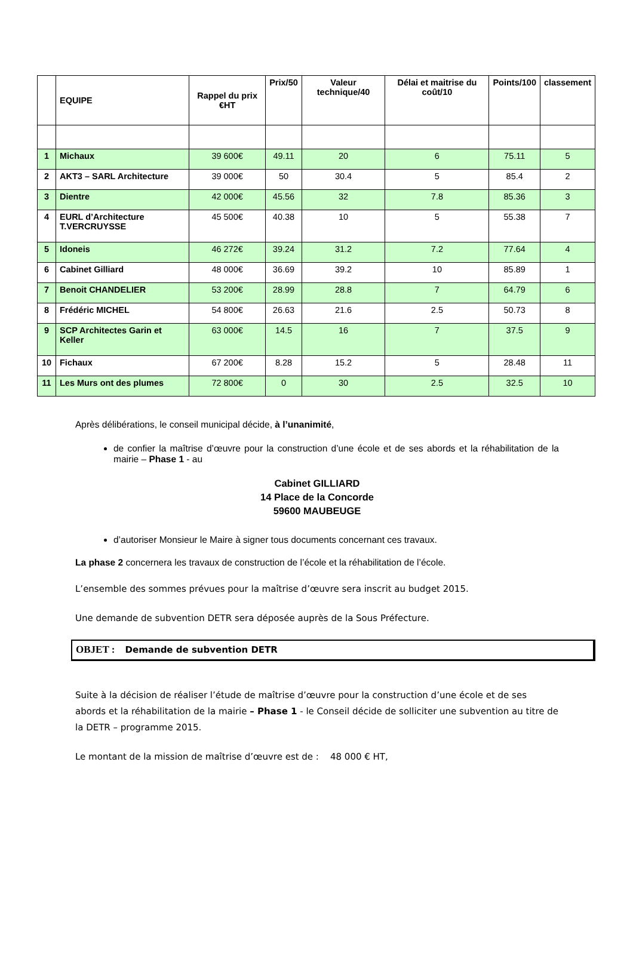| | EQUIPE | Rappel du prix €HT | Prix/50 | Valeur technique/40 | Délai et maitrise du coût/10 | Points/100 | classement |
| --- | --- | --- | --- | --- | --- | --- | --- |
| 1 | Michaux | 39 600€ | 49.11 | 20 | 6 | 75.11 | 5 |
| 2 | AKT3 – SARL Architecture | 39 000€ | 50 | 30.4 | 5 | 85.4 | 2 |
| 3 | Dientre | 42 000€ | 45.56 | 32 | 7.8 | 85.36 | 3 |
| 4 | EURL d’Architecture T.VERCRUYSSE | 45 500€ | 40.38 | 10 | 5 | 55.38 | 7 |
| 5 | Idoneis | 46 272€ | 39.24 | 31.2 | 7.2 | 77.64 | 4 |
| 6 | Cabinet Gilliard | 48 000€ | 36.69 | 39.2 | 10 | 85.89 | 1 |
| 7 | Benoit CHANDELIER | 53 200€ | 28.99 | 28.8 | 7 | 64.79 | 6 |
| 8 | Frédéric MICHEL | 54 800€ | 26.63 | 21.6 | 2.5 | 50.73 | 8 |
| 9 | SCP Architectes Garin et Keller | 63 000€ | 14.5 | 16 | 7 | 37.5 | 9 |
| 10 | Fichaux | 67 200€ | 8.28 | 15.2 | 5 | 28.48 | 11 |
| 11 | Les Murs ont des plumes | 72 800€ | 0 | 30 | 2.5 | 32.5 | 10 |
Après délibérations, le conseil municipal décide, à l’unanimité,
de confier la maîtrise d’œuvre pour la construction d’une école et de ses abords et la réhabilitation de la mairie – Phase 1 - au
Cabinet GILLIARD
14 Place de la Concorde
59600 MAUBEUGE
d’autoriser Monsieur le Maire à signer tous documents concernant ces travaux.
La phase 2 concernera les travaux de construction de l’école et la réhabilitation de l’école.
L’ensemble des sommes prévues pour la maîtrise d’œuvre sera inscrit au budget 2015.
Une demande de subvention DETR sera déposée auprès de la Sous Préfecture.
OBJET : Demande de subvention DETR
Suite à la décision de réaliser l’étude de maîtrise d’œuvre pour la construction d’une école et de ses abords et la réhabilitation de la mairie – Phase 1 - le Conseil décide de solliciter une subvention au titre de la DETR – programme 2015.
Le montant de la mission de maîtrise d’œuvre est de : 48 000 € HT,